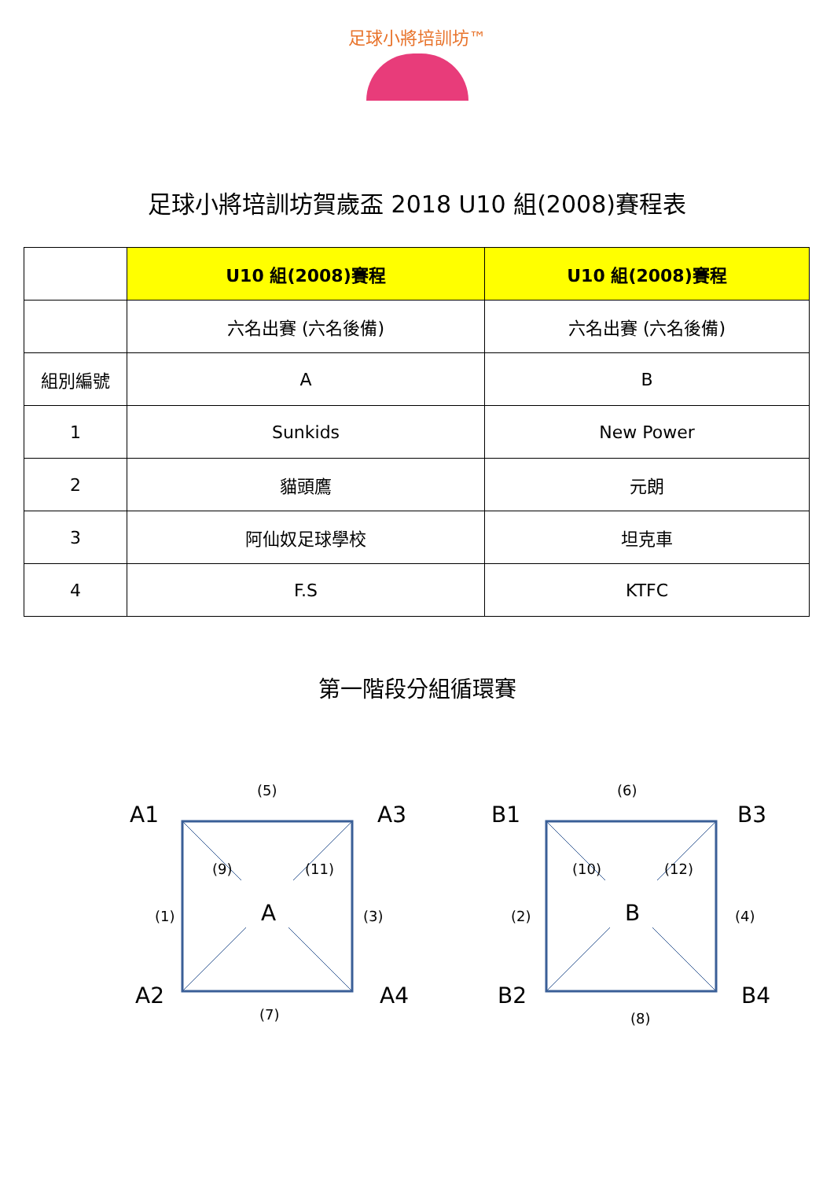足球小將培訓坊™
足球小將培訓坊賀歲盃 2018 U10 組(2008)賽程表
| | U10 組(2008)賽程 | U10 組(2008)賽程 |
| | 六名出賽 (六名後備) | 六名出賽 (六名後備) |
| 組別編號 | A | B |
| 1 | Sunkids | New Power |
| 2 | 貓頭鷹 | 元朗 |
| 3 | 阿仙奴足球學校 | 坦克車 |
| 4 | F.S | KTFC |
第一階段分組循環賽
A1
(5)
A3
(9) (11)
(1) A (3)
A2
(7)
A4
B1
(6)
B3
(10) (12)
(2) B (4)
B2
(8)
B4